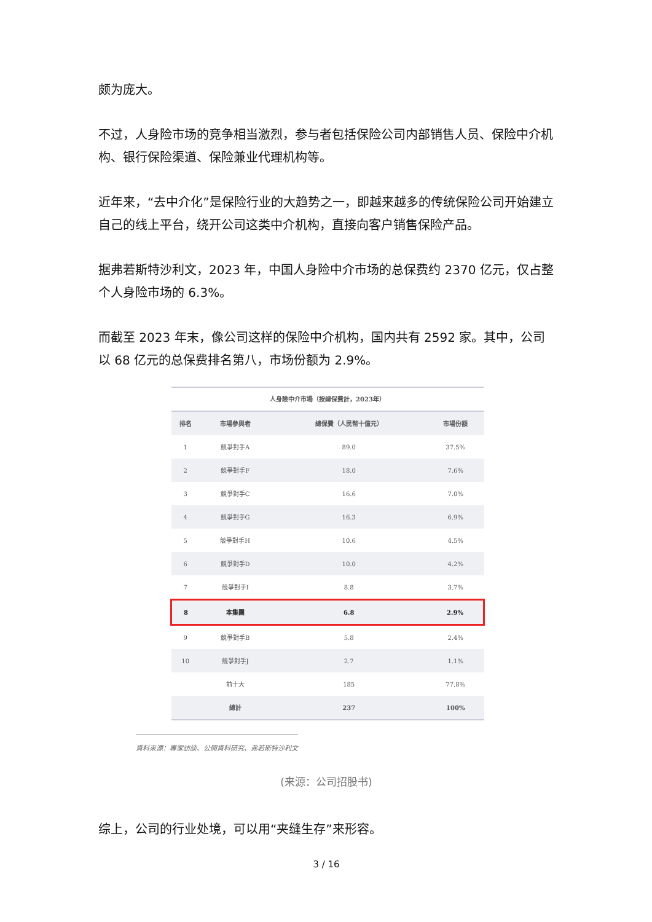颇为庞大。
不过，人身险市场的竞争相当激烈，参与者包括保险公司内部销售人员、保险中介机构、银行保险渠道、保险兼业代理机构等。
近年来，“去中介化”是保险行业的大趋势之一，即越来越多的传统保险公司开始建立自己的线上平台，绕开公司这类中介机构，直接向客户销售保险产品。
据弗若斯特沙利文，2023 年，中国人身险中介市场的总保费约 2370 亿元，仅占整个人身险市场的 6.3%。
而截至 2023 年末，像公司这样的保险中介机构，国内共有 2592 家。其中，公司以 68 亿元的总保费排名第八，市场份额为 2.9%。
| 人身險中介市場（按總保費計，2023年） | | | |
| --- | --- | --- | --- |
| 排名 | 市場參與者 | 總保費（人民幣十億元） | 市場份額 |
| 1 | 競爭對手A | 89.0 | 37.5% |
| 2 | 競爭對手F | 18.0 | 7.6% |
| 3 | 競爭對手C | 16.6 | 7.0% |
| 4 | 競爭對手G | 16.3 | 6.9% |
| 5 | 競爭對手H | 10.6 | 4.5% |
| 6 | 競爭對手D | 10.0 | 4.2% |
| 7 | 競爭對手I | 8.8 | 3.7% |
| 8 | 本集團 | 6.8 | 2.9% |
| 9 | 競爭對手B | 5.8 | 2.4% |
| 10 | 競爭對手J | 2.7 | 1.1% |
| | 前十大 | 185 | 77.8% |
| | 總計 | 237 | 100% |
資料來源：專家訪談、公開資料研究、弗若斯特沙利文
(来源：公司招股书)
综上，公司的行业处境，可以用“夹缝生存”来形容。
3 / 16